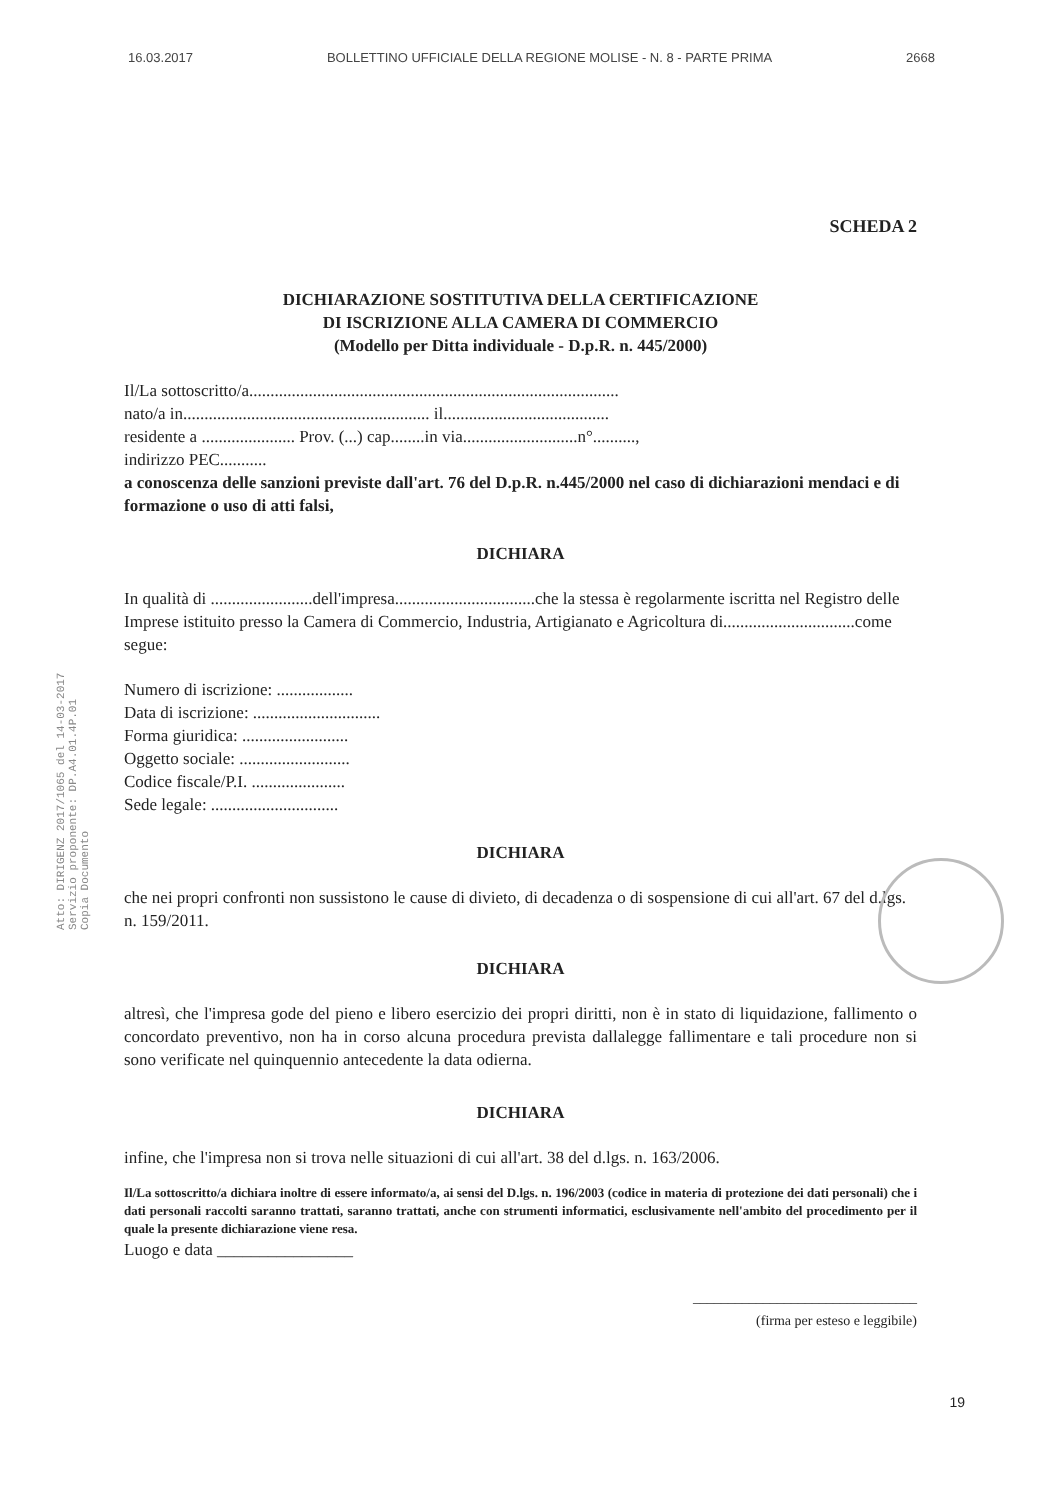16.03.2017 BOLLETTINO UFFICIALE DELLA REGIONE MOLISE - N. 8 - PARTE PRIMA 2668
Atto: DIRIGENZ 2017/1065 del 14-03-2017
Servizio proponente: DP.A4.01.4P.01
Copia Documento
SCHEDA 2
DICHIARAZIONE SOSTITUTIVA DELLA CERTIFICAZIONE
DI ISCRIZIONE ALLA CAMERA DI COMMERCIO
(Modello per Ditta individuale - D.p.R. n. 445/2000)
Il/La sottoscritto/a.......................................................................................
nato/a in.......................................................... il.......................................
residente a ...................... Prov. (...) cap........in via...........................n°..........,
indirizzo PEC...........
a conoscenza delle sanzioni previste dall'art. 76 del D.p.R. n.445/2000 nel caso di dichiarazioni mendaci e di formazione o uso di atti falsi,
DICHIARA
In qualità di ........................dell'impresa.................................che la stessa è regolarmente iscritta nel Registro delle Imprese istituito presso la Camera di Commercio, Industria, Artigianato e Agricoltura di...............................come segue:
Numero di iscrizione: ..................
Data di iscrizione: ..............................
Forma giuridica: .........................
Oggetto sociale: ..........................
Codice fiscale/P.I. ......................
Sede legale: ..............................
DICHIARA
che nei propri confronti non sussistono le cause di divieto, di decadenza o di sospensione di cui all'art. 67 del d.lgs. n. 159/2011.
DICHIARA
altresì, che l'impresa gode del pieno e libero esercizio dei propri diritti, non è in stato di liquidazione, fallimento o concordato preventivo, non ha in corso alcuna procedura prevista dallalegge fallimentare e tali procedure non si sono verificate nel quinquennio antecedente la data odierna.
DICHIARA
infine, che l'impresa non si trova nelle situazioni di cui all'art. 38 del d.lgs. n. 163/2006.
Il/La sottoscritto/a dichiara inoltre di essere informato/a, ai sensi del D.lgs. n. 196/2003 (codice in materia di protezione dei dati personali) che i dati personali raccolti saranno trattati, saranno trattati, anche con strumenti informatici, esclusivamente nell'ambito del procedimento per il quale la presente dichiarazione viene resa.
Luogo e data ________________
________________________________
(firma per esteso e leggibile)
19